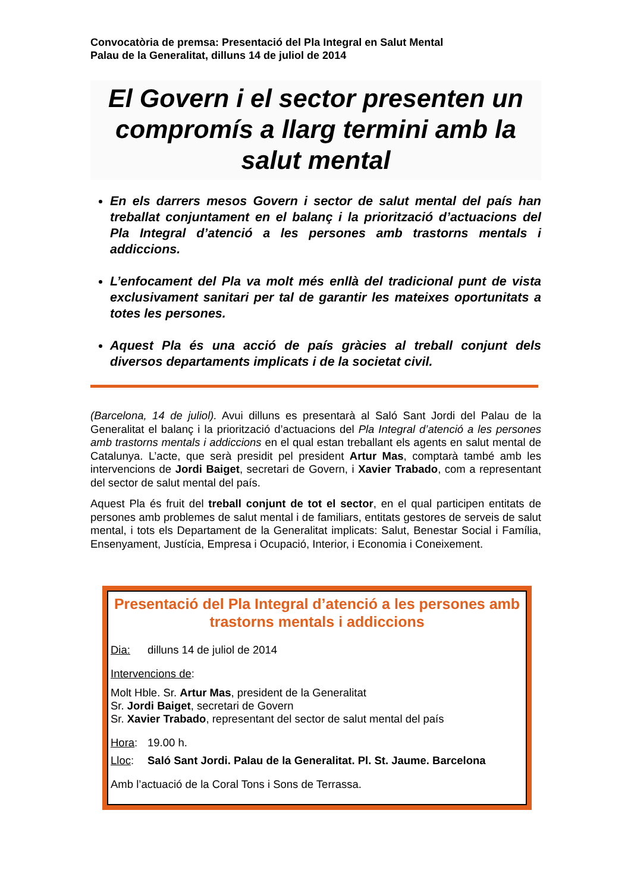Convocatòria de premsa: Presentació del Pla Integral en Salut Mental
Palau de la Generalitat, dilluns 14 de juliol de 2014
El Govern i el sector presenten un compromís a llarg termini amb la salut mental
En els darrers mesos Govern i sector de salut mental del país han treballat conjuntament en el balanç i la priorització d’actuacions del Pla Integral d’atenció a les persones amb trastorns mentals i addiccions.
L’enfocament del Pla va molt més enllà del tradicional punt de vista exclusivament sanitari per tal de garantir les mateixes oportunitats a totes les persones.
Aquest Pla és una acció de país gràcies al treball conjunt dels diversos departaments implicats i de la societat civil.
(Barcelona, 14 de juliol). Avui dilluns es presentarà al Saló Sant Jordi del Palau de la Generalitat el balanç i la priorització d’actuacions del Pla Integral d’atenció a les persones amb trastorns mentals i addiccions en el qual estan treballant els agents en salut mental de Catalunya. L’acte, que serà presidit pel president Artur Mas, comptarà també amb les intervencions de Jordi Baiget, secretari de Govern, i Xavier Trabado, com a representant del sector de salut mental del país.
Aquest Pla és fruit del treball conjunt de tot el sector, en el qual participen entitats de persones amb problemes de salut mental i de familiars, entitats gestores de serveis de salut mental, i tots els Departament de la Generalitat implicats: Salut, Benestar Social i Família, Ensenyament, Justícia, Empresa i Ocupació, Interior, i Economia i Coneixement.
Presentació del Pla Integral d’atenció a les persones amb trastorns mentals i addiccions
Dia: dilluns 14 de juliol de 2014
Intervencions de:
Molt Hble. Sr. Artur Mas, president de la Generalitat
Sr. Jordi Baiget, secretari de Govern
Sr. Xavier Trabado, representant del sector de salut mental del país
Hora: 19.00 h.
Lloc: Saló Sant Jordi. Palau de la Generalitat. Pl. St. Jaume. Barcelona
Amb l’actuació de la Coral Tons i Sons de Terrassa.